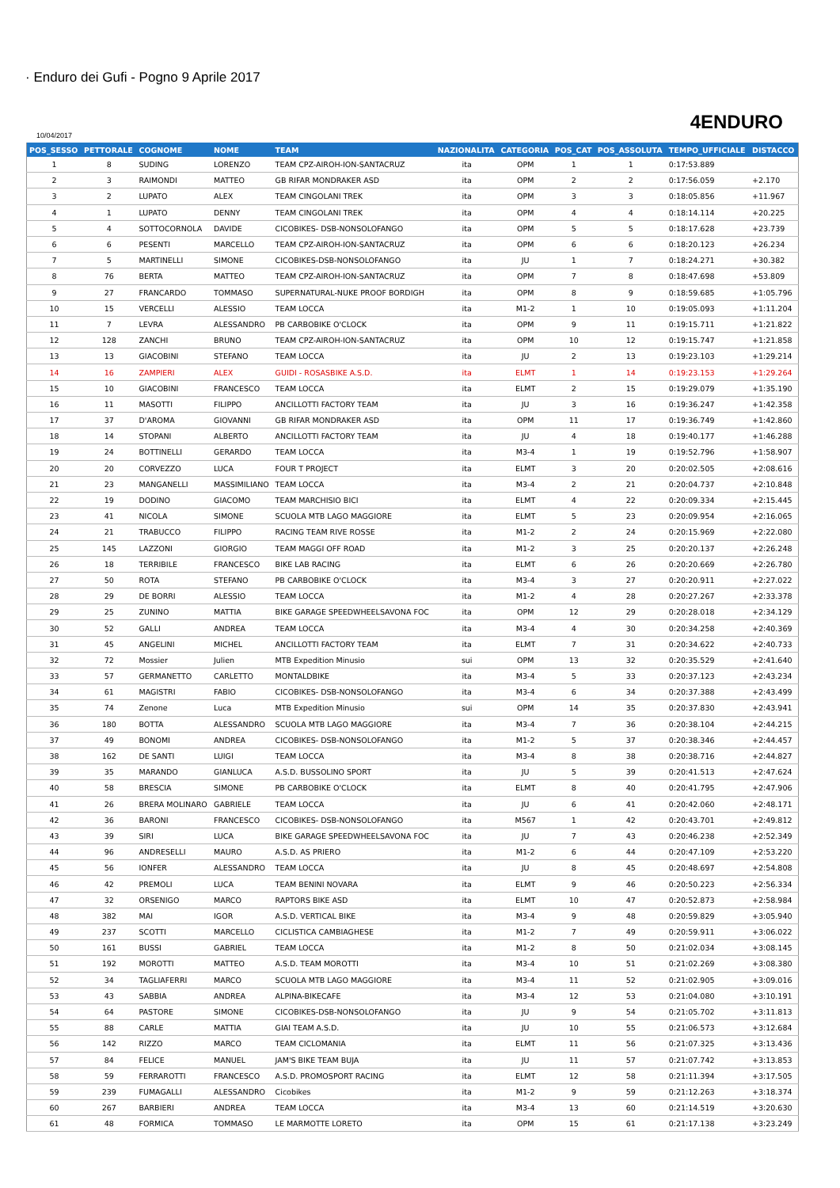· Enduro dei Gufi - Pogno 9 Aprile 2017
4ENDURO
10/04/2017
| POS_SESSO | PETTORALE | COGNOME | NOME | TEAM | NAZIONALITA | CATEGORIA | POS_CAT | POS_ASSOLUTA | TEMPO_UFFICIALE | DISTACCO |
| --- | --- | --- | --- | --- | --- | --- | --- | --- | --- | --- |
| 1 | 8 | SUDING | LORENZO | TEAM CPZ-AIROH-ION-SANTACRUZ | ita | OPM | 1 | 1 | 0:17:53.889 | |
| 2 | 3 | RAIMONDI | MATTEO | GB RIFAR MONDRAKER ASD | ita | OPM | 2 | 2 | 0:17:56.059 | +2.170 |
| 3 | 2 | LUPATO | ALEX | TEAM CINGOLANI TREK | ita | OPM | 3 | 3 | 0:18:05.856 | +11.967 |
| 4 | 1 | LUPATO | DENNY | TEAM CINGOLANI TREK | ita | OPM | 4 | 4 | 0:18:14.114 | +20.225 |
| 5 | 4 | SOTTOCORNOLA | DAVIDE | CICOBIKES- DSB-NONSOLOFANGO | ita | OPM | 5 | 5 | 0:18:17.628 | +23.739 |
| 6 | 6 | PESENTI | MARCELLO | TEAM CPZ-AIROH-ION-SANTACRUZ | ita | OPM | 6 | 6 | 0:18:20.123 | +26.234 |
| 7 | 5 | MARTINELLI | SIMONE | CICOBIKES-DSB-NONSOLOFANGO | ita | JU | 1 | 7 | 0:18:24.271 | +30.382 |
| 8 | 76 | BERTA | MATTEO | TEAM CPZ-AIROH-ION-SANTACRUZ | ita | OPM | 7 | 8 | 0:18:47.698 | +53.809 |
| 9 | 27 | FRANCARDO | TOMMASO | SUPERNATURAL-NUKE PROOF BORDIGH | ita | OPM | 8 | 9 | 0:18:59.685 | +1:05.796 |
| 10 | 15 | VERCELLI | ALESSIO | TEAM LOCCA | ita | M1-2 | 1 | 10 | 0:19:05.093 | +1:11.204 |
| 11 | 7 | LEVRA | ALESSANDRO | PB CARBOBIKE O'CLOCK | ita | OPM | 9 | 11 | 0:19:15.711 | +1:21.822 |
| 12 | 128 | ZANCHI | BRUNO | TEAM CPZ-AIROH-ION-SANTACRUZ | ita | OPM | 10 | 12 | 0:19:15.747 | +1:21.858 |
| 13 | 13 | GIACOBINI | STEFANO | TEAM LOCCA | ita | JU | 2 | 13 | 0:19:23.103 | +1:29.214 |
| 14 | 16 | ZAMPIERI | ALEX | GUIDI - ROSASBIKE A.S.D. | ita | ELMT | 1 | 14 | 0:19:23.153 | +1:29.264 |
| 15 | 10 | GIACOBINI | FRANCESCO | TEAM LOCCA | ita | ELMT | 2 | 15 | 0:19:29.079 | +1:35.190 |
| 16 | 11 | MASOTTI | FILIPPO | ANCILLOTTI FACTORY TEAM | ita | JU | 3 | 16 | 0:19:36.247 | +1:42.358 |
| 17 | 37 | D'AROMA | GIOVANNI | GB RIFAR MONDRAKER ASD | ita | OPM | 11 | 17 | 0:19:36.749 | +1:42.860 |
| 18 | 14 | STOPANI | ALBERTO | ANCILLOTTI FACTORY TEAM | ita | JU | 4 | 18 | 0:19:40.177 | +1:46.288 |
| 19 | 24 | BOTTINELLI | GERARDO | TEAM LOCCA | ita | M3-4 | 1 | 19 | 0:19:52.796 | +1:58.907 |
| 20 | 20 | CORVEZZO | LUCA | FOUR T PROJECT | ita | ELMT | 3 | 20 | 0:20:02.505 | +2:08.616 |
| 21 | 23 | MANGANELLI | MASSIMILIANO | TEAM LOCCA | ita | M3-4 | 2 | 21 | 0:20:04.737 | +2:10.848 |
| 22 | 19 | DODINO | GIACOMO | TEAM MARCHISIO BICI | ita | ELMT | 4 | 22 | 0:20:09.334 | +2:15.445 |
| 23 | 41 | NICOLA | SIMONE | SCUOLA MTB LAGO MAGGIORE | ita | ELMT | 5 | 23 | 0:20:09.954 | +2:16.065 |
| 24 | 21 | TRABUCCO | FILIPPO | RACING TEAM RIVE ROSSE | ita | M1-2 | 2 | 24 | 0:20:15.969 | +2:22.080 |
| 25 | 145 | LAZZONI | GIORGIO | TEAM MAGGI OFF ROAD | ita | M1-2 | 3 | 25 | 0:20:20.137 | +2:26.248 |
| 26 | 18 | TERRIBILE | FRANCESCO | BIKE LAB RACING | ita | ELMT | 6 | 26 | 0:20:20.669 | +2:26.780 |
| 27 | 50 | ROTA | STEFANO | PB CARBOBIKE O'CLOCK | ita | M3-4 | 3 | 27 | 0:20:20.911 | +2:27.022 |
| 28 | 29 | DE BORRI | ALESSIO | TEAM LOCCA | ita | M1-2 | 4 | 28 | 0:20:27.267 | +2:33.378 |
| 29 | 25 | ZUNINO | MATTIA | BIKE GARAGE SPEEDWHEELSAVONA FOC | ita | OPM | 12 | 29 | 0:20:28.018 | +2:34.129 |
| 30 | 52 | GALLI | ANDREA | TEAM LOCCA | ita | M3-4 | 4 | 30 | 0:20:34.258 | +2:40.369 |
| 31 | 45 | ANGELINI | MICHEL | ANCILLOTTI FACTORY TEAM | ita | ELMT | 7 | 31 | 0:20:34.622 | +2:40.733 |
| 32 | 72 | Mossier | Julien | MTB Expedition Minusio | sui | OPM | 13 | 32 | 0:20:35.529 | +2:41.640 |
| 33 | 57 | GERMANETTO | CARLETTO | MONTALDBIKE | ita | M3-4 | 5 | 33 | 0:20:37.123 | +2:43.234 |
| 34 | 61 | MAGISTRI | FABIO | CICOBIKES- DSB-NONSOLOFANGO | ita | M3-4 | 6 | 34 | 0:20:37.388 | +2:43.499 |
| 35 | 74 | Zenone | Luca | MTB Expedition Minusio | sui | OPM | 14 | 35 | 0:20:37.830 | +2:43.941 |
| 36 | 180 | BOTTA | ALESSANDRO | SCUOLA MTB LAGO MAGGIORE | ita | M3-4 | 7 | 36 | 0:20:38.104 | +2:44.215 |
| 37 | 49 | BONOMI | ANDREA | CICOBIKES- DSB-NONSOLOFANGO | ita | M1-2 | 5 | 37 | 0:20:38.346 | +2:44.457 |
| 38 | 162 | DE SANTI | LUIGI | TEAM LOCCA | ita | M3-4 | 8 | 38 | 0:20:38.716 | +2:44.827 |
| 39 | 35 | MARANDO | GIANLUCA | A.S.D. BUSSOLINO SPORT | ita | JU | 5 | 39 | 0:20:41.513 | +2:47.624 |
| 40 | 58 | BRESCIA | SIMONE | PB CARBOBIKE O'CLOCK | ita | ELMT | 8 | 40 | 0:20:41.795 | +2:47.906 |
| 41 | 26 | BRERA MOLINARO | GABRIELE | TEAM LOCCA | ita | JU | 6 | 41 | 0:20:42.060 | +2:48.171 |
| 42 | 36 | BARONI | FRANCESCO | CICOBIKES- DSB-NONSOLOFANGO | ita | M567 | 1 | 42 | 0:20:43.701 | +2:49.812 |
| 43 | 39 | SIRI | LUCA | BIKE GARAGE SPEEDWHEELSAVONA FOC | ita | JU | 7 | 43 | 0:20:46.238 | +2:52.349 |
| 44 | 96 | ANDRESELLI | MAURO | A.S.D. AS PRIERO | ita | M1-2 | 6 | 44 | 0:20:47.109 | +2:53.220 |
| 45 | 56 | IONFER | ALESSANDRO | TEAM LOCCA | ita | JU | 8 | 45 | 0:20:48.697 | +2:54.808 |
| 46 | 42 | PREMOLI | LUCA | TEAM BENINI NOVARA | ita | ELMT | 9 | 46 | 0:20:50.223 | +2:56.334 |
| 47 | 32 | ORSENIGO | MARCO | RAPTORS BIKE ASD | ita | ELMT | 10 | 47 | 0:20:52.873 | +2:58.984 |
| 48 | 382 | MAI | IGOR | A.S.D. VERTICAL BIKE | ita | M3-4 | 9 | 48 | 0:20:59.829 | +3:05.940 |
| 49 | 237 | SCOTTI | MARCELLO | CICLISTICA CAMBIAGHESE | ita | M1-2 | 7 | 49 | 0:20:59.911 | +3:06.022 |
| 50 | 161 | BUSSI | GABRIEL | TEAM LOCCA | ita | M1-2 | 8 | 50 | 0:21:02.034 | +3:08.145 |
| 51 | 192 | MOROTTI | MATTEO | A.S.D. TEAM MOROTTI | ita | M3-4 | 10 | 51 | 0:21:02.269 | +3:08.380 |
| 52 | 34 | TAGLIAFERRI | MARCO | SCUOLA MTB LAGO MAGGIORE | ita | M3-4 | 11 | 52 | 0:21:02.905 | +3:09.016 |
| 53 | 43 | SABBIA | ANDREA | ALPINA-BIKECAFE | ita | M3-4 | 12 | 53 | 0:21:04.080 | +3:10.191 |
| 54 | 64 | PASTORE | SIMONE | CICOBIKES-DSB-NONSOLOFANGO | ita | JU | 9 | 54 | 0:21:05.702 | +3:11.813 |
| 55 | 88 | CARLE | MATTIA | GIAI TEAM A.S.D. | ita | JU | 10 | 55 | 0:21:06.573 | +3:12.684 |
| 56 | 142 | RIZZO | MARCO | TEAM CICLOMANIA | ita | ELMT | 11 | 56 | 0:21:07.325 | +3:13.436 |
| 57 | 84 | FELICE | MANUEL | JAM'S BIKE TEAM BUJA | ita | JU | 11 | 57 | 0:21:07.742 | +3:13.853 |
| 58 | 59 | FERRAROTTI | FRANCESCO | A.S.D. PROMOSPORT RACING | ita | ELMT | 12 | 58 | 0:21:11.394 | +3:17.505 |
| 59 | 239 | FUMAGALLI | ALESSANDRO | Cicobikes | ita | M1-2 | 9 | 59 | 0:21:12.263 | +3:18.374 |
| 60 | 267 | BARBIERI | ANDREA | TEAM LOCCA | ita | M3-4 | 13 | 60 | 0:21:14.519 | +3:20.630 |
| 61 | 48 | FORMICA | TOMMASO | LE MARMOTTE LORETO | ita | OPM | 15 | 61 | 0:21:17.138 | +3:23.249 |